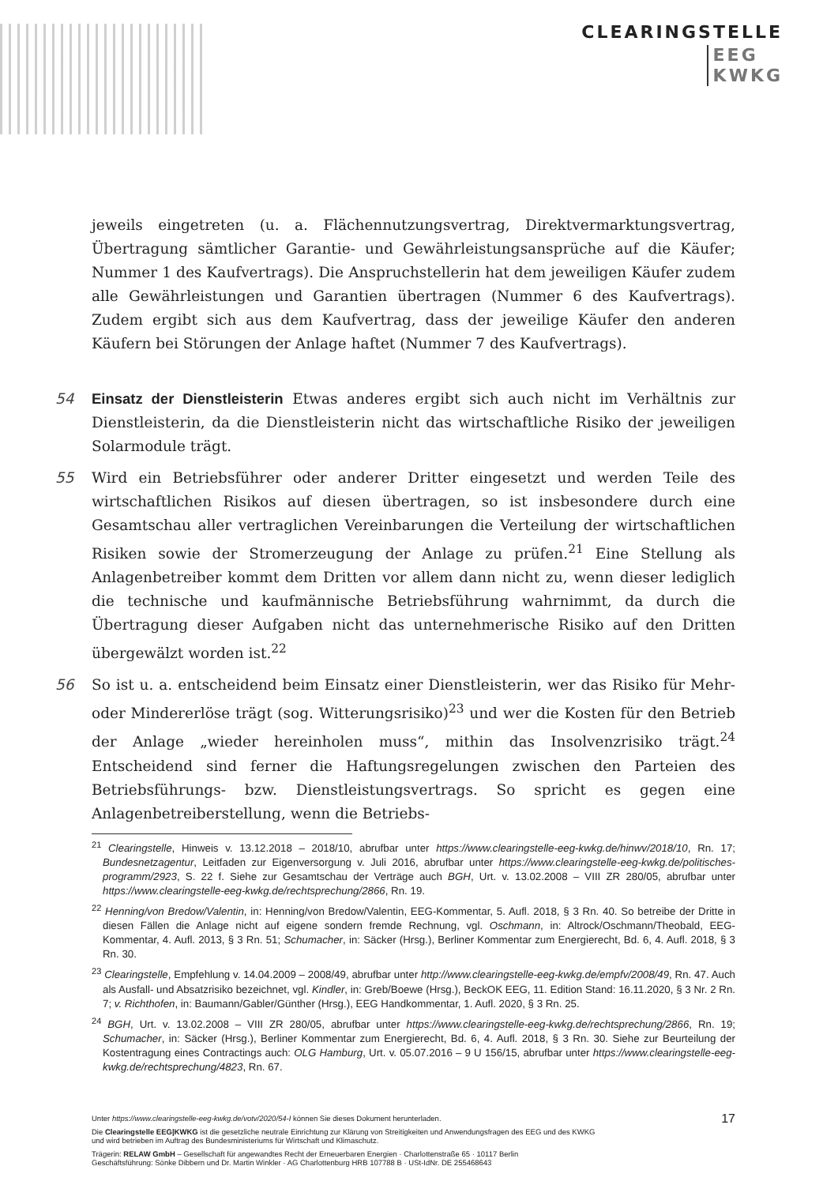CLEARINGSTELLE
EEG
KWKG
jeweils eingetreten (u. a. Flächennutzungsvertrag, Direktvermarktungsvertrag, Übertragung sämtlicher Garantie- und Gewährleistungsansprüche auf die Käufer; Nummer 1 des Kaufvertrags). Die Anspruchstellerin hat dem jeweiligen Käufer zudem alle Gewährleistungen und Garantien übertragen (Nummer 6 des Kaufvertrags). Zudem ergibt sich aus dem Kaufvertrag, dass der jeweilige Käufer den anderen Käufern bei Störungen der Anlage haftet (Nummer 7 des Kaufvertrags).
54 Einsatz der Dienstleisterin Etwas anderes ergibt sich auch nicht im Verhältnis zur Dienstleisterin, da die Dienstleisterin nicht das wirtschaftliche Risiko der jeweiligen Solarmodule trägt.
55 Wird ein Betriebsführer oder anderer Dritter eingesetzt und werden Teile des wirtschaftlichen Risikos auf diesen übertragen, so ist insbesondere durch eine Gesamtschau aller vertraglichen Vereinbarungen die Verteilung der wirtschaftlichen Risiken sowie der Stromerzeugung der Anlage zu prüfen.<sup>21</sup> Eine Stellung als Anlagenbetreiber kommt dem Dritten vor allem dann nicht zu, wenn dieser lediglich die technische und kaufmännische Betriebsführung wahrnimmt, da durch die Übertragung dieser Aufgaben nicht das unternehmerische Risiko auf den Dritten übergewälzt worden ist.<sup>22</sup>
56 So ist u. a. entscheidend beim Einsatz einer Dienstleisterin, wer das Risiko für Mehr- oder Mindererlöse trägt (sog. Witterungsrisiko)<sup>23</sup> und wer die Kosten für den Betrieb der Anlage „wieder hereinholen muss“, mithin das Insolvenzrisiko trägt.<sup>24</sup> Entscheidend sind ferner die Haftungsregelungen zwischen den Parteien des Betriebsführungs- bzw. Dienstleistungsvertrags. So spricht es gegen eine Anlagenbetreiberstellung, wenn die Betriebs-
<sup>21</sup> Clearingstelle, Hinweis v. 13.12.2018 – 2018/10, abrufbar unter https://www.clearingstelle-eeg-kwkg.de/hinwv/2018/10, Rn. 17; Bundesnetzagentur, Leitfaden zur Eigenversorgung v. Juli 2016, abrufbar unter https://www.clearingstelle-eeg-kwkg.de/politisches-programm/2923, S. 22 f. Siehe zur Gesamtschau der Verträge auch BGH, Urt. v. 13.02.2008 – VIII ZR 280/05, abrufbar unter https://www.clearingstelle-eeg-kwkg.de/rechtsprechung/2866, Rn. 19.
<sup>22</sup> Henning/von Bredow/Valentin, in: Henning/von Bredow/Valentin, EEG-Kommentar, 5. Aufl. 2018, § 3 Rn. 40. So betreibe der Dritte in diesen Fällen die Anlage nicht auf eigene sondern fremde Rechnung, vgl. Oschmann, in: Altrock/Oschmann/Theobald, EEG-Kommentar, 4. Aufl. 2013, § 3 Rn. 51; Schumacher, in: Säcker (Hrsg.), Berliner Kommentar zum Energierecht, Bd. 6, 4. Aufl. 2018, § 3 Rn. 30.
<sup>23</sup> Clearingstelle, Empfehlung v. 14.04.2009 – 2008/49, abrufbar unter http://www.clearingstelle-eeg-kwkg.de/empfv/2008/49, Rn. 47. Auch als Ausfall- und Absatzrisiko bezeichnet, vgl. Kindler, in: Greb/Boewe (Hrsg.), BeckOK EEG, 11. Edition Stand: 16.11.2020, § 3 Nr. 2 Rn. 7; v. Richthofen, in: Baumann/Gabler/Günther (Hrsg.), EEG Handkommentar, 1. Aufl. 2020, § 3 Rn. 25.
<sup>24</sup> BGH, Urt. v. 13.02.2008 – VIII ZR 280/05, abrufbar unter https://www.clearingstelle-eeg-kwkg.de/rechtsprechung/2866, Rn. 19; Schumacher, in: Säcker (Hrsg.), Berliner Kommentar zum Energierecht, Bd. 6, 4. Aufl. 2018, § 3 Rn. 30. Siehe zur Beurteilung der Kostentragung eines Contractings auch: OLG Hamburg, Urt. v. 05.07.2016 – 9 U 156/15, abrufbar unter https://www.clearingstelle-eeg-kwkg.de/rechtsprechung/4823, Rn. 67.
17 Unter https://www.clearingstelle-eeg-kwkg.de/votv/2020/54-I können Sie dieses Dokument herunterladen.
Die Clearingstelle EEG|KWKG ist die gesetzliche neutrale Einrichtung zur Klärung von Streitigkeiten und Anwendungsfragen des EEG und des KWKG
und wird betrieben im Auftrag des Bundesministeriums für Wirtschaft und Klimaschutz.
Trägerin: RELAW GmbH – Gesellschaft für angewandtes Recht der Erneuerbaren Energien · Charlottenstraße 65 · 10117 Berlin
Geschäftsführung: Sönke Dibbern und Dr. Martin Winkler · AG Charlottenburg HRB 107788 B · USt-IdNr. DE 255468643